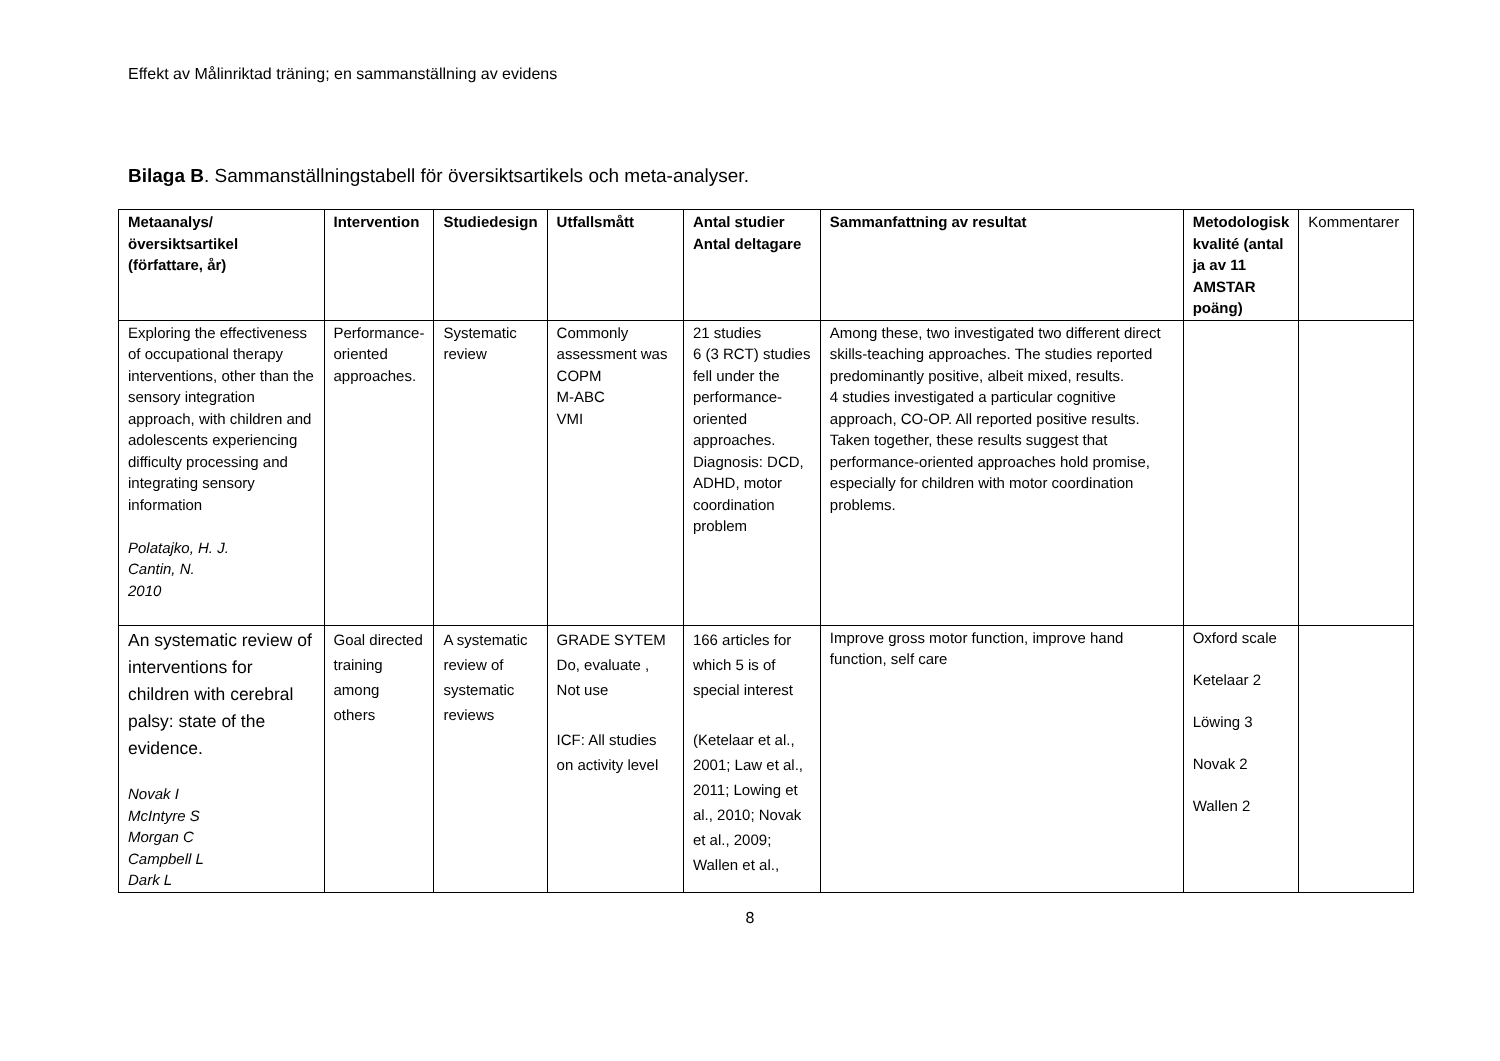Effekt av Målinriktad träning; en sammanställning av evidens
Bilaga B. Sammanställningstabell för översiktsartikels och meta-analyser.
| Metaanalys/översiktsartikel (författare, år) | Intervention | Studiedesign | Utfallsmått | Antal studier Antal deltagare | Sammanfattning av resultat | Metodologisk kvalité (antal ja av 11 AMSTAR poäng) | Kommentarer |
| Exploring the effectiveness of occupational therapy interventions, other than the sensory integration approach, with children and adolescents experiencing difficulty processing and integrating sensory information Polatajko, H. J. Cantin, N. 2010 | Performance-oriented approaches. | Systematic review | Commonly assessment was COPM M-ABC VMI | 21 studies 6 (3 RCT) studies fell under the performance-oriented approaches. Diagnosis: DCD, ADHD, motor coordination problem | Among these, two investigated two different direct skills-teaching approaches. The studies reported predominantly positive, albeit mixed, results. 4 studies investigated a particular cognitive approach, CO-OP. All reported positive results. Taken together, these results suggest that performance-oriented approaches hold promise, especially for children with motor coordination problems. | | |
| An systematic review of interventions for children with cerebral palsy: state of the evidence. Novak I McIntyre S Morgan C Campbell L Dark L | Goal directed training among others | A systematic review of systematic reviews | GRADE SYTEM Do, evaluate , Not use ICF: All studies on activity level | 166 articles for which 5 is of special interest (Ketelaar et al., 2001; Law et al., 2011; Lowing et al., 2010; Novak et al., 2009; Wallen et al., | Improve gross motor function, improve hand function, self care | Oxford scale Ketelaar 2 Löwing 3 Novak 2 Wallen 2 | |
8